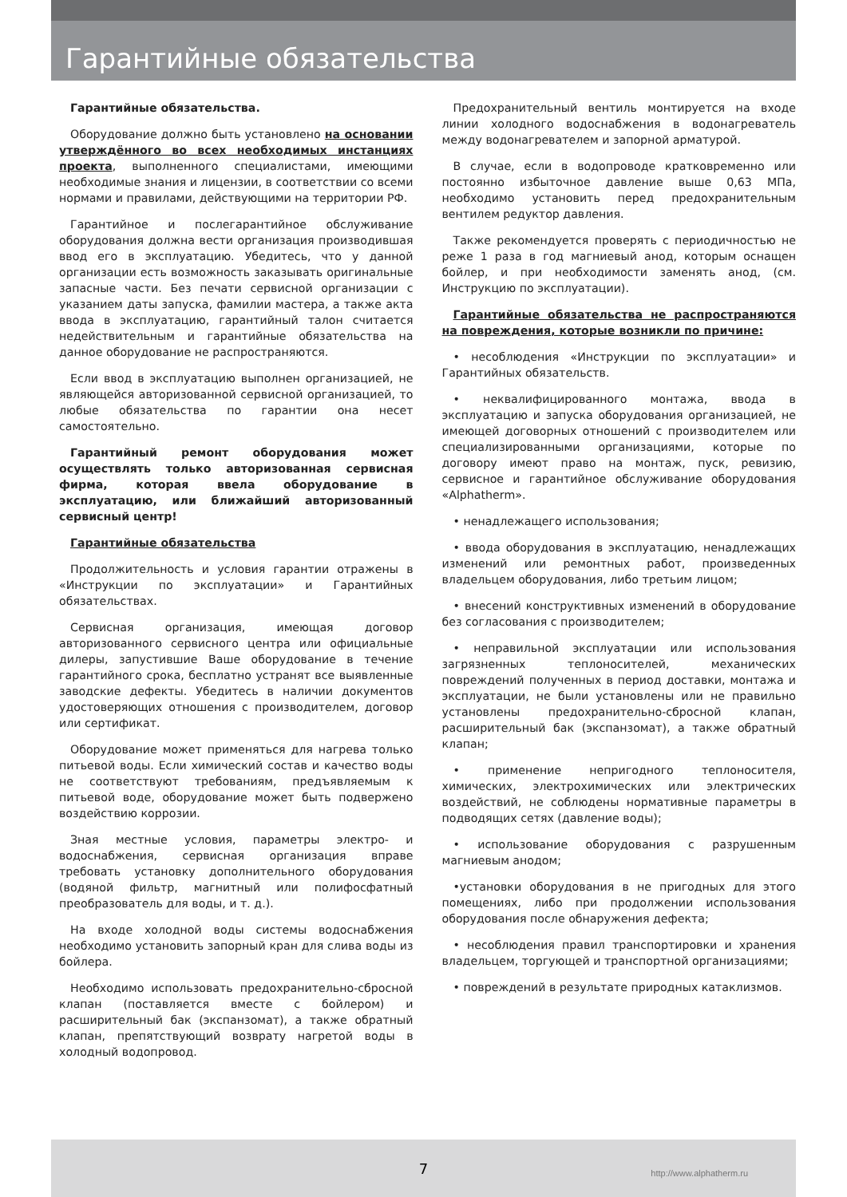Гарантийные обязательства
Гарантийные обязательства.
Оборудование должно быть установлено на основании утверждённого во всех необходимых инстанциях проекта, выполненного специалистами, имеющими необходимые знания и лицензии, в соответствии со всеми нормами и правилами, действующими на территории РФ.
Гарантийное и послегарантийное обслуживание оборудования должна вести организация производившая ввод его в эксплуатацию. Убедитесь, что у данной организации есть возможность заказывать оригинальные запасные части. Без печати сервисной организации с указанием даты запуска, фамилии мастера, а также акта ввода в эксплуатацию, гарантийный талон считается недействительным и гарантийные обязательства на данное оборудование не распространяются.
Если ввод в эксплуатацию выполнен организацией, не являющейся авторизованной сервисной организацией, то любые обязательства по гарантии она несет самостоятельно.
Гарантийный ремонт оборудования может осуществлять только авторизованная сервисная фирма, которая ввела оборудование в эксплуатацию, или ближайший авторизованный сервисный центр!
Гарантийные обязательства
Продолжительность и условия гарантии отражены в «Инструкции по эксплуатации» и Гарантийных обязательствах.
Сервисная организация, имеющая договор авторизованного сервисного центра или официальные дилеры, запустившие Ваше оборудование в течение гарантийного срока, бесплатно устранят все выявленные заводские дефекты. Убедитесь в наличии документов удостоверяющих отношения с производителем, договор или сертификат.
Оборудование может применяться для нагрева только питьевой воды. Если химический состав и качество воды не соответствуют требованиям, предъявляемым к питьевой воде, оборудование может быть подвержено воздействию коррозии.
Зная местные условия, параметры электро- и водоснабжения, сервисная организация вправе требовать установку дополнительного оборудования (водяной фильтр, магнитный или полифосфатный преобразователь для воды, и т. д.).
На входе холодной воды системы водоснабжения необходимо установить запорный кран для слива воды из бойлера.
Необходимо использовать предохранительно-сбросной клапан (поставляется вместе с бойлером) и расширительный бак (экспанзомат), а также обратный клапан, препятствующий возврату нагретой воды в холодный водопровод.
Предохранительный вентиль монтируется на входе линии холодного водоснабжения в водонагреватель между водонагревателем и запорной арматурой.
В случае, если в водопроводе кратковременно или постоянно избыточное давление выше 0,63 МПа, необходимо установить перед предохранительным вентилем редуктор давления.
Также рекомендуется проверять с периодичностью не реже 1 раза в год магниевый анод, которым оснащен бойлер, и при необходимости заменять анод, (см. Инструкцию по эксплуатации).
Гарантийные обязательства не распространяются на повреждения, которые возникли по причине:
• несоблюдения «Инструкции по эксплуатации» и Гарантийных обязательств.
• неквалифицированного монтажа, ввода в эксплуатацию и запуска оборудования организацией, не имеющей договорных отношений с производителем или специализированными организациями, которые по договору имеют право на монтаж, пуск, ревизию, сервисное и гарантийное обслуживание оборудования «Alphatherm».
• ненадлежащего использования;
• ввода оборудования в эксплуатацию, ненадлежащих изменений или ремонтных работ, произведенных владельцем оборудования, либо третьим лицом;
• внесений конструктивных изменений в оборудование без согласования с производителем;
• неправильной эксплуатации или использования загрязненных теплоносителей, механических повреждений полученных в период доставки, монтажа и эксплуатации, не были установлены или не правильно установлены предохранительно-сбросной клапан, расширительный бак (экспанзомат), а также обратный клапан;
• применение непригодного теплоносителя, химических, электрохимических или электрических воздействий, не соблюдены нормативные параметры в подводящих сетях (давление воды);
• использование оборудования с разрушенным магниевым анодом;
•установки оборудования в не пригодных для этого помещениях, либо при продолжении использования оборудования после обнаружения дефекта;
• несоблюдения правил транспортировки и хранения владельцем, торгующей и транспортной организациями;
• повреждений в результате природных катаклизмов.
7
http://www.alphatherm.ru